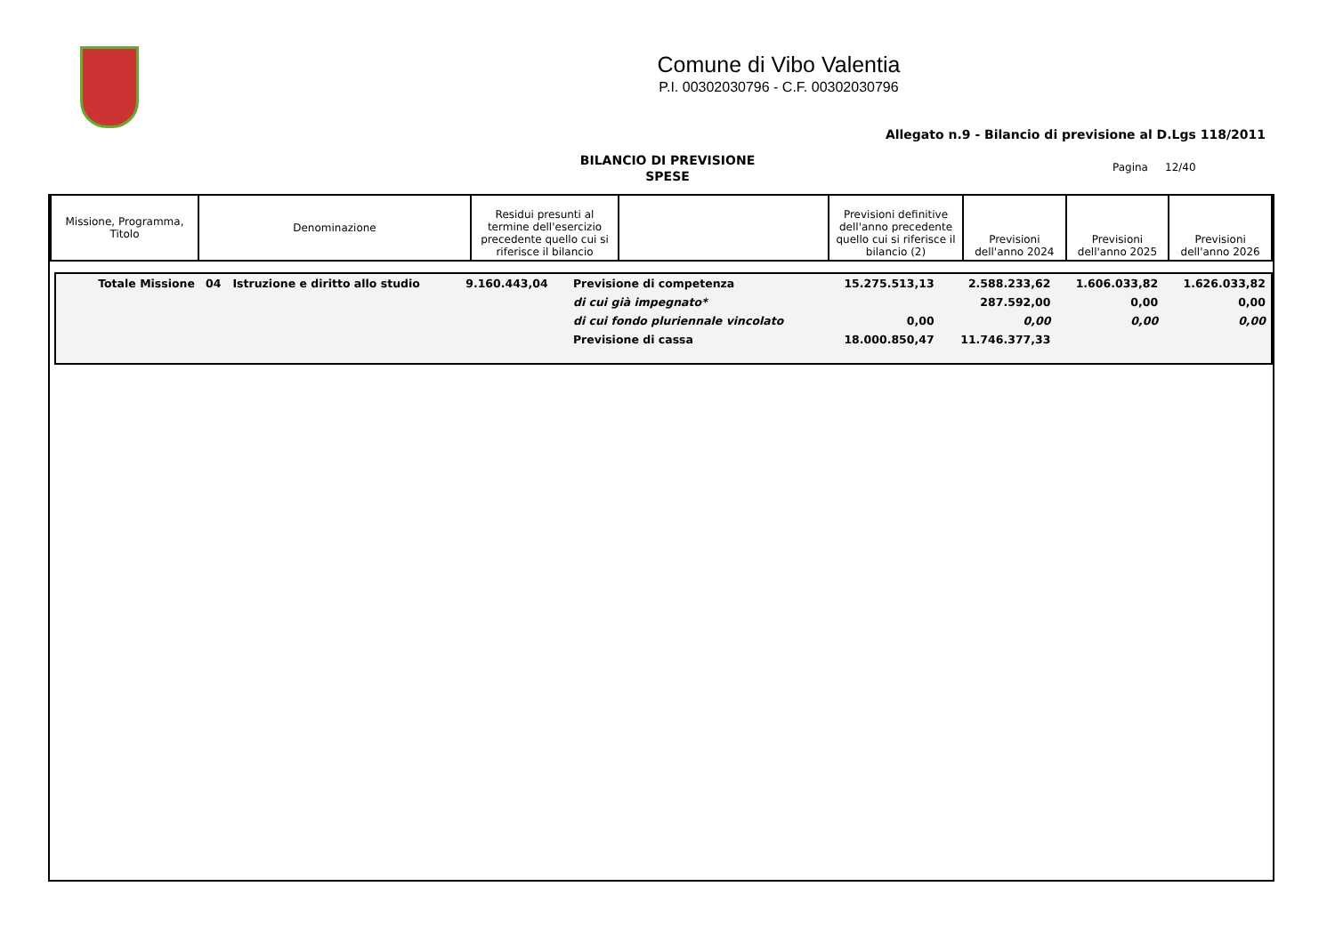Comune di Vibo Valentia
P.I. 00302030796 - C.F. 00302030796
Allegato n.9 - Bilancio di previsione al D.Lgs 118/2011
BILANCIO DI PREVISIONE
SPESE
Pagina 12/40
| Missione, Programma, Titolo | Denominazione | Residui presunti al termine dell'esercizio precedente quello cui si riferisce il bilancio | | Previsioni definitive dell'anno precedente quello cui si riferisce il bilancio (2) | Previsioni dell'anno 2024 | Previsioni dell'anno 2025 | Previsioni dell'anno 2026 |
| --- | --- | --- | --- | --- | --- | --- | --- |
| Totale Missione | 04 Istruzione e diritto allo studio | 9.160.443,04 | Previsione di competenza | 15.275.513,13 | 2.588.233,62 | 1.606.033,82 | 1.626.033,82 |
| | | | di cui già impegnato* | | 287.592,00 | 0,00 | 0,00 |
| | | | di cui fondo pluriennale vincolato | 0,00 | 0,00 | 0,00 | 0,00 |
| | | | Previsione di cassa | 18.000.850,47 | 11.746.377,33 | | |